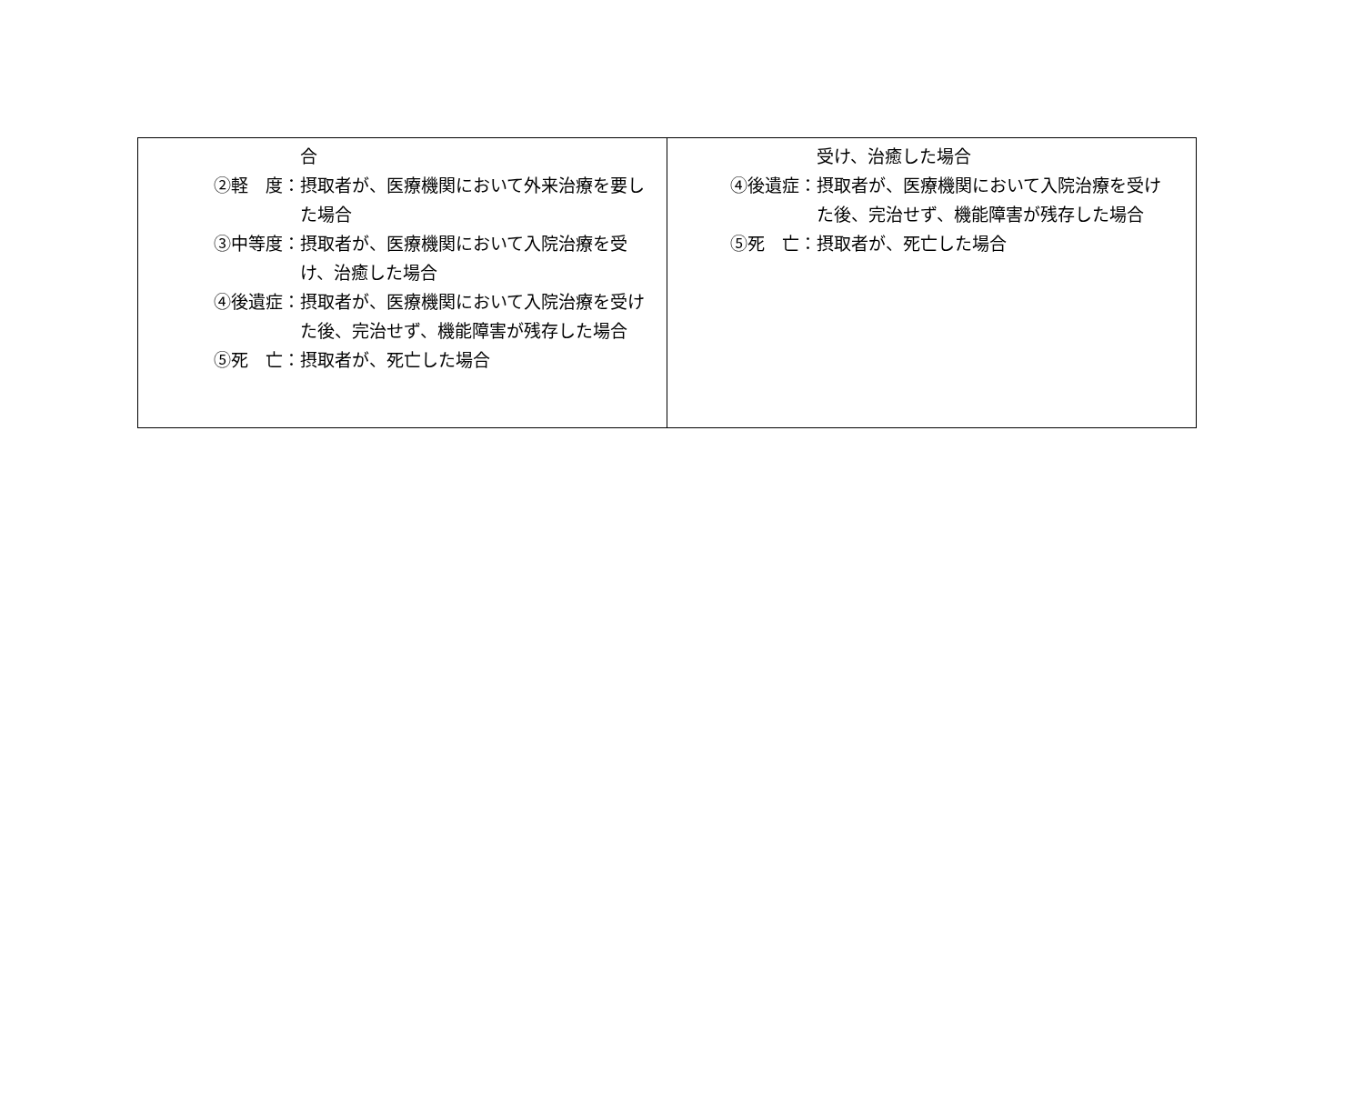| 合 ②軽 度： 摂取者が、医療機関において外来治療を要した場合 ③中等度： 摂取者が、医療機関において入院治療を受け、治癒した場合 ④後遺症： 摂取者が、医療機関において入院治療を受けた後、完治せず、機能障害が残存した場合 ⑤死 亡： 摂取者が、死亡した場合 | 受け、治癒した場合 ④後遺症： 摂取者が、医療機関において入院治療を受けた後、完治せず、機能障害が残存した場合 ⑤死 亡： 摂取者が、死亡した場合 |